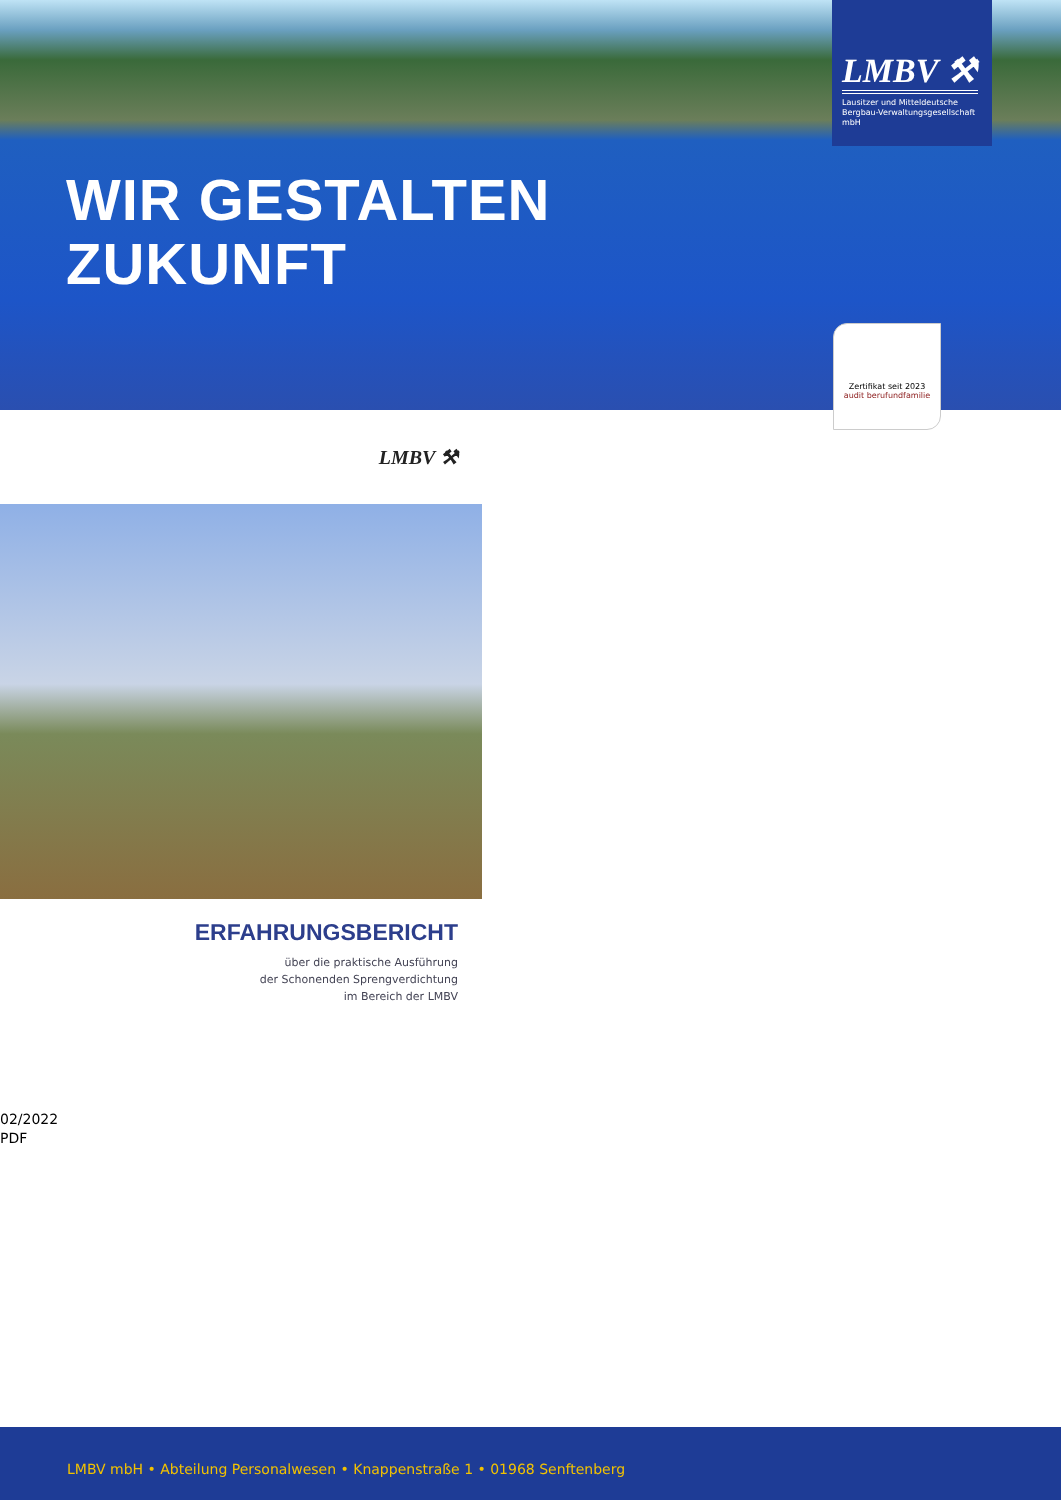WIR GESTALTEN
ZUKUNFT
LMBV ⚒
Lausitzer und Mitteldeutsche
Bergbau-Verwaltungsgesellschaft mbH
Zertifikat seit 2023
audit berufundfamilie
LMBV ⚒
ERFAHRUNGSBERICHT
über die praktische Ausführung
der Schonenden Sprengverdichtung
im Bereich der LMBV
02/2022
PDF
LMBV mbH • Abteilung Personalwesen • Knappenstraße 1 • 01968 Senftenberg